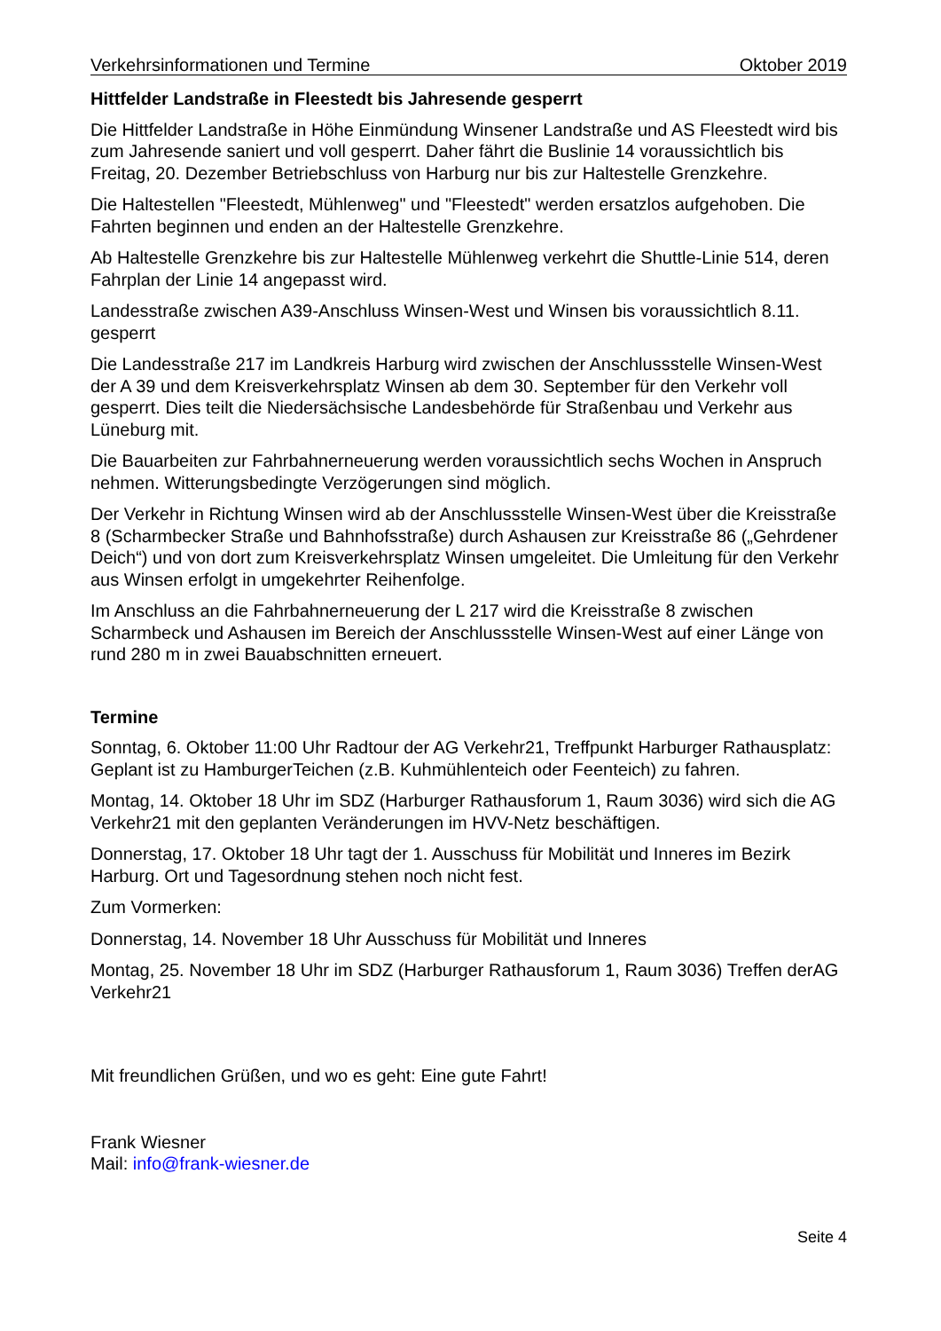Verkehrsinformationen und Termine Oktober 2019
Hittfelder Landstraße in Fleestedt bis Jahresende gesperrt
Die Hittfelder Landstraße in Höhe Einmündung Winsener Landstraße und AS Fleestedt wird bis zum Jahresende saniert und voll gesperrt. Daher fährt die Buslinie 14 voraussichtlich bis Freitag, 20. Dezember Betriebschluss von Harburg nur bis zur Haltestelle Grenzkehre.
Die Haltestellen "Fleestedt, Mühlenweg" und "Fleestedt" werden ersatzlos aufgehoben. Die Fahrten beginnen und enden an der Haltestelle Grenzkehre.
Ab Haltestelle Grenzkehre bis zur Haltestelle Mühlenweg verkehrt die Shuttle-Linie 514, deren Fahrplan der Linie 14 angepasst wird.
Landesstraße zwischen A39-Anschluss Winsen-West und Winsen bis voraussichtlich 8.11. gesperrt
Die Landesstraße 217 im Landkreis Harburg wird zwischen der Anschlussstelle Winsen-West der A 39 und dem Kreisverkehrsplatz Winsen ab dem 30. September für den Verkehr voll gesperrt. Dies teilt die Niedersächsische Landesbehörde für Straßenbau und Verkehr aus Lüneburg mit.
Die Bauarbeiten zur Fahrbahnerneuerung werden voraussichtlich sechs Wochen in Anspruch nehmen. Witterungsbedingte Verzögerungen sind möglich.
Der Verkehr in Richtung Winsen wird ab der Anschlussstelle Winsen-West über die Kreisstraße 8 (Scharmbecker Straße und Bahnhofsstraße) durch Ashausen zur Kreisstraße 86 („Gehrdener Deich“) und von dort zum Kreisverkehrsplatz Winsen umgeleitet. Die Umleitung für den Verkehr aus Winsen erfolgt in umgekehrter Reihenfolge.
Im Anschluss an die Fahrbahnerneuerung der L 217 wird die Kreisstraße 8 zwischen Scharmbeck und Ashausen im Bereich der Anschlussstelle Winsen-West auf einer Länge von rund 280 m in zwei Bauabschnitten erneuert.
Termine
Sonntag, 6. Oktober 11:00 Uhr Radtour der AG Verkehr21, Treffpunkt Harburger Rathausplatz: Geplant ist zu HamburgerTeichen (z.B. Kuhmühlenteich oder Feenteich) zu fahren.
Montag, 14. Oktober 18 Uhr im SDZ (Harburger Rathausforum 1, Raum 3036) wird sich die AG Verkehr21 mit den geplanten Veränderungen im HVV-Netz beschäftigen.
Donnerstag, 17. Oktober 18 Uhr tagt der 1. Ausschuss für Mobilität und Inneres im Bezirk Harburg. Ort und Tagesordnung stehen noch nicht fest.
Zum Vormerken:
Donnerstag, 14. November 18 Uhr Ausschuss für Mobilität und Inneres
Montag, 25. November 18 Uhr im SDZ (Harburger Rathausforum 1, Raum 3036) Treffen derAG Verkehr21
Mit freundlichen Grüßen, und wo es geht: Eine gute Fahrt!
Frank Wiesner
Mail: info@frank-wiesner.de
Seite 4